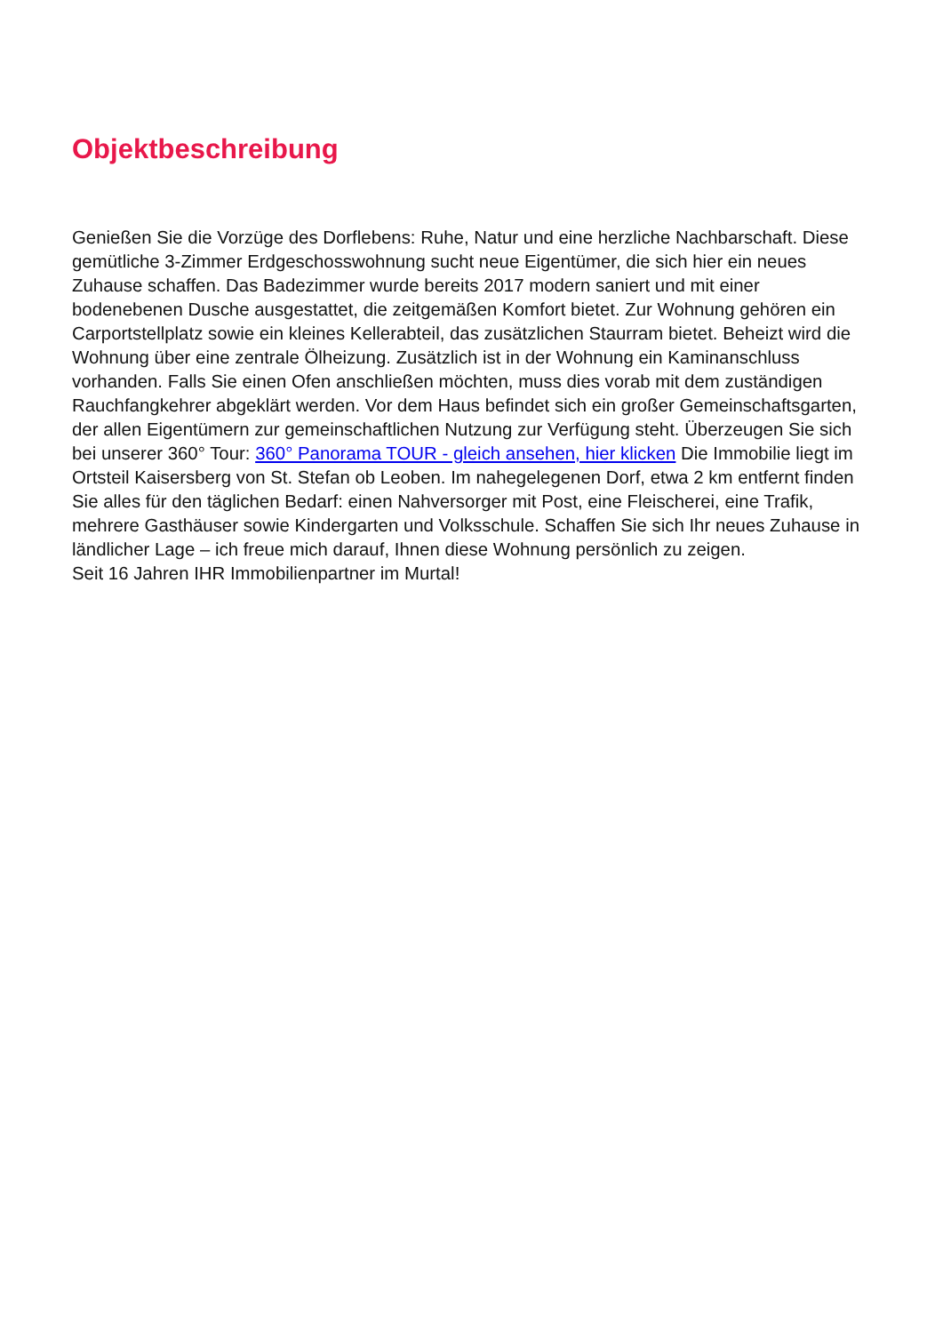Objektbeschreibung
Genießen Sie die Vorzüge des Dorflebens: Ruhe, Natur und eine herzliche Nachbarschaft. Diese gemütliche 3-Zimmer Erdgeschosswohnung sucht neue Eigentümer, die sich hier ein neues Zuhause schaffen. Das Badezimmer wurde bereits 2017 modern saniert und mit einer bodenebenen Dusche ausgestattet, die zeitgemäßen Komfort bietet. Zur Wohnung gehören ein Carportstellplatz sowie ein kleines Kellerabteil, das zusätzlichen Staurram bietet. Beheizt wird die Wohnung über eine zentrale Ölheizung. Zusätzlich ist in der Wohnung ein Kaminanschluss vorhanden. Falls Sie einen Ofen anschließen möchten, muss dies vorab mit dem zuständigen Rauchfangkehrer abgeklärt werden. Vor dem Haus befindet sich ein großer Gemeinschaftsgarten, der allen Eigentümern zur gemeinschaftlichen Nutzung zur Verfügung steht. Überzeugen Sie sich bei unserer 360° Tour: 360° Panorama TOUR - gleich ansehen, hier klicken Die Immobilie liegt im Ortsteil Kaisersberg von St. Stefan ob Leoben. Im nahegelegenen Dorf, etwa 2 km entfernt finden Sie alles für den täglichen Bedarf: einen Nahversorger mit Post, eine Fleischerei, eine Trafik, mehrere Gasthäuser sowie Kindergarten und Volksschule. Schaffen Sie sich Ihr neues Zuhause in ländlicher Lage – ich freue mich darauf, Ihnen diese Wohnung persönlich zu zeigen.
Seit 16 Jahren IHR Immobilienpartner im Murtal!